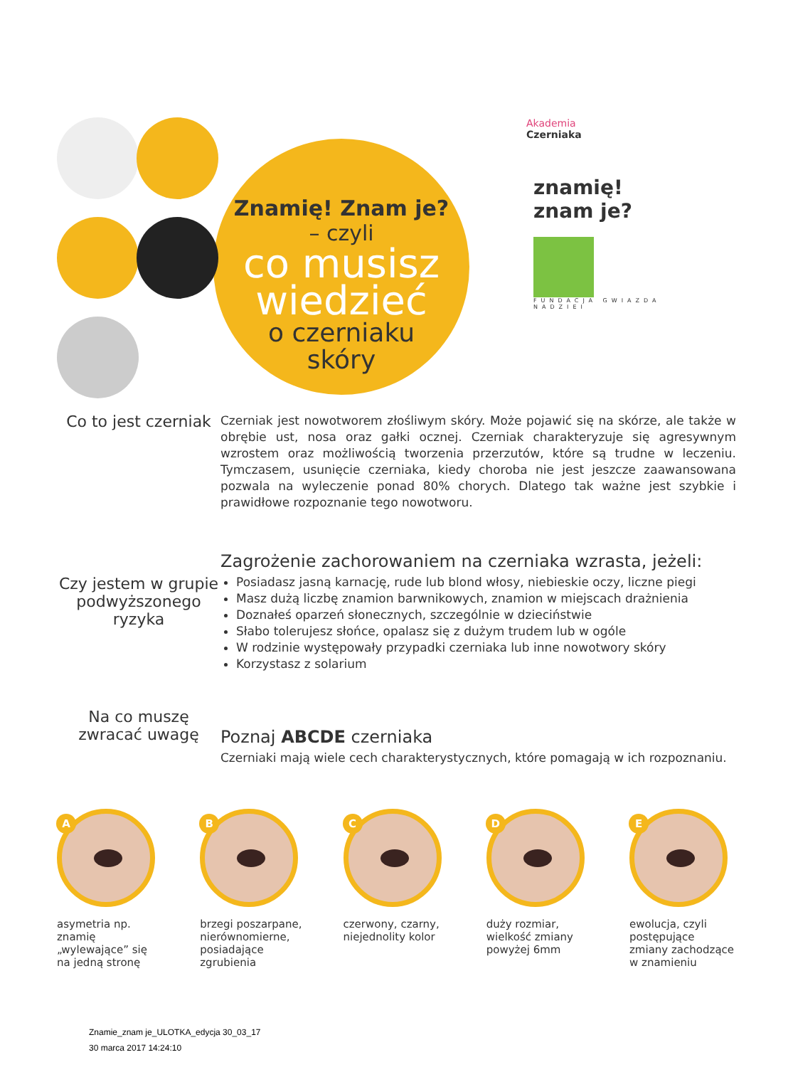Znamię! Znam je?
– czyli
co musisz
wiedzieć
o czerniaku
skóry
Akademia
Czerniaka
znamię!
znam je?
FUNDACJA GWIAZDA NADZIEI
Co to jest czerniak
Czerniak jest nowotworem złośliwym skóry. Może pojawić się na skórze, ale także w obrębie ust, nosa oraz gałki ocznej. Czerniak charakteryzuje się agresywnym wzrostem oraz możliwością tworzenia przerzutów, które są trudne w leczeniu. Tymczasem, usunięcie czerniaka, kiedy choroba nie jest jeszcze zaawansowana pozwala na wyleczenie ponad 80% chorych. Dlatego tak ważne jest szybkie i prawidłowe rozpoznanie tego nowotworu.
Czy jestem w grupie podwyższonego ryzyka
Zagrożenie zachorowaniem na czerniaka wzrasta, jeżeli:
Posiadasz jasną karnację, rude lub blond włosy, niebieskie oczy, liczne piegi
Masz dużą liczbę znamion barwnikowych, znamion w miejscach drażnienia
Doznałeś oparzeń słonecznych, szczególnie w dzieciństwie
Słabo tolerujesz słońce, opalasz się z dużym trudem lub w ogóle
W rodzinie występowały przypadki czerniaka lub inne nowotwory skóry
Korzystasz z solarium
Na co muszę zwracać uwagę
Poznaj ABCDE czerniaka
Czerniaki mają wiele cech charakterystycznych, które pomagają w ich rozpoznaniu.
A
asymetria np. znamię „wylewające” się na jedną stronę
B
brzegi poszarpane, nierównomierne, posiadające zgrubienia
C
czerwony, czarny, niejednolity kolor
D
duży rozmiar, wielkość zmiany powyżej 6mm
E
ewolucja, czyli postępujące zmiany zachodzące w znamieniu
Znamie_znam je_ULOTKA_edycja 30_03_17
30 marca 2017 14:24:10